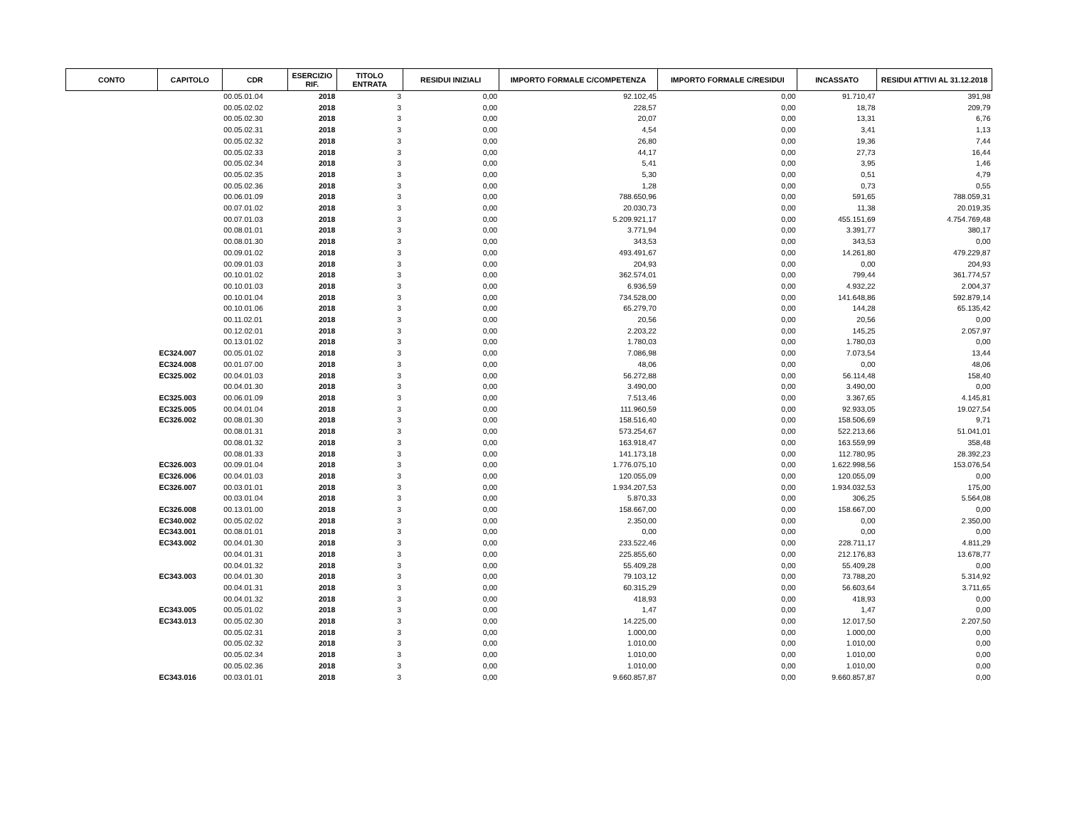| CONTO | CAPITOLO | CDR | ESERCIZIO RIF. | TITOLO ENTRATA | RESIDUI INIZIALI | IMPORTO FORMALE C/COMPETENZA | IMPORTO FORMALE C/RESIDUI | INCASSATO | RESIDUI ATTIVI AL 31.12.2018 |
| --- | --- | --- | --- | --- | --- | --- | --- | --- | --- |
| | | 00.05.01.04 | 2018 | 3 | 0,00 | 92.102,45 | 0,00 | 91.710,47 | 391,98 |
| | | 00.05.02.02 | 2018 | 3 | 0,00 | 228,57 | 0,00 | 18,78 | 209,79 |
| | | 00.05.02.30 | 2018 | 3 | 0,00 | 20,07 | 0,00 | 13,31 | 6,76 |
| | | 00.05.02.31 | 2018 | 3 | 0,00 | 4,54 | 0,00 | 3,41 | 1,13 |
| | | 00.05.02.32 | 2018 | 3 | 0,00 | 26,80 | 0,00 | 19,36 | 7,44 |
| | | 00.05.02.33 | 2018 | 3 | 0,00 | 44,17 | 0,00 | 27,73 | 16,44 |
| | | 00.05.02.34 | 2018 | 3 | 0,00 | 5,41 | 0,00 | 3,95 | 1,46 |
| | | 00.05.02.35 | 2018 | 3 | 0,00 | 5,30 | 0,00 | 0,51 | 4,79 |
| | | 00.05.02.36 | 2018 | 3 | 0,00 | 1,28 | 0,00 | 0,73 | 0,55 |
| | | 00.06.01.09 | 2018 | 3 | 0,00 | 788.650,96 | 0,00 | 591,65 | 788.059,31 |
| | | 00.07.01.02 | 2018 | 3 | 0,00 | 20.030,73 | 0,00 | 11,38 | 20.019,35 |
| | | 00.07.01.03 | 2018 | 3 | 0,00 | 5.209.921,17 | 0,00 | 455.151,69 | 4.754.769,48 |
| | | 00.08.01.01 | 2018 | 3 | 0,00 | 3.771,94 | 0,00 | 3.391,77 | 380,17 |
| | | 00.08.01.30 | 2018 | 3 | 0,00 | 343,53 | 0,00 | 343,53 | 0,00 |
| | | 00.09.01.02 | 2018 | 3 | 0,00 | 493.491,67 | 0,00 | 14.261,80 | 479.229,87 |
| | | 00.09.01.03 | 2018 | 3 | 0,00 | 204,93 | 0,00 | 0,00 | 204,93 |
| | | 00.10.01.02 | 2018 | 3 | 0,00 | 362.574,01 | 0,00 | 799,44 | 361.774,57 |
| | | 00.10.01.03 | 2018 | 3 | 0,00 | 6.936,59 | 0,00 | 4.932,22 | 2.004,37 |
| | | 00.10.01.04 | 2018 | 3 | 0,00 | 734.528,00 | 0,00 | 141.648,86 | 592.879,14 |
| | | 00.10.01.06 | 2018 | 3 | 0,00 | 65.279,70 | 0,00 | 144,28 | 65.135,42 |
| | | 00.11.02.01 | 2018 | 3 | 0,00 | 20,56 | 0,00 | 20,56 | 0,00 |
| | | 00.12.02.01 | 2018 | 3 | 0,00 | 2.203,22 | 0,00 | 145,25 | 2.057,97 |
| | | 00.13.01.02 | 2018 | 3 | 0,00 | 1.780,03 | 0,00 | 1.780,03 | 0,00 |
| | EC324.007 | 00.05.01.02 | 2018 | 3 | 0,00 | 7.086,98 | 0,00 | 7.073,54 | 13,44 |
| | EC324.008 | 00.01.07.00 | 2018 | 3 | 0,00 | 48,06 | 0,00 | 0,00 | 48,06 |
| | EC325.002 | 00.04.01.03 | 2018 | 3 | 0,00 | 56.272,88 | 0,00 | 56.114,48 | 158,40 |
| | | 00.04.01.30 | 2018 | 3 | 0,00 | 3.490,00 | 0,00 | 3.490,00 | 0,00 |
| | EC325.003 | 00.06.01.09 | 2018 | 3 | 0,00 | 7.513,46 | 0,00 | 3.367,65 | 4.145,81 |
| | EC325.005 | 00.04.01.04 | 2018 | 3 | 0,00 | 111.960,59 | 0,00 | 92.933,05 | 19.027,54 |
| | EC326.002 | 00.08.01.30 | 2018 | 3 | 0,00 | 158.516,40 | 0,00 | 158.506,69 | 9,71 |
| | | 00.08.01.31 | 2018 | 3 | 0,00 | 573.254,67 | 0,00 | 522.213,66 | 51.041,01 |
| | | 00.08.01.32 | 2018 | 3 | 0,00 | 163.918,47 | 0,00 | 163.559,99 | 358,48 |
| | | 00.08.01.33 | 2018 | 3 | 0,00 | 141.173,18 | 0,00 | 112.780,95 | 28.392,23 |
| | EC326.003 | 00.09.01.04 | 2018 | 3 | 0,00 | 1.776.075,10 | 0,00 | 1.622.998,56 | 153.076,54 |
| | EC326.006 | 00.04.01.03 | 2018 | 3 | 0,00 | 120.055,09 | 0,00 | 120.055,09 | 0,00 |
| | EC326.007 | 00.03.01.01 | 2018 | 3 | 0,00 | 1.934.207,53 | 0,00 | 1.934.032,53 | 175,00 |
| | | 00.03.01.04 | 2018 | 3 | 0,00 | 5.870,33 | 0,00 | 306,25 | 5.564,08 |
| | EC326.008 | 00.13.01.00 | 2018 | 3 | 0,00 | 158.667,00 | 0,00 | 158.667,00 | 0,00 |
| | EC340.002 | 00.05.02.02 | 2018 | 3 | 0,00 | 2.350,00 | 0,00 | 0,00 | 2.350,00 |
| | EC343.001 | 00.08.01.01 | 2018 | 3 | 0,00 | 0,00 | 0,00 | 0,00 | 0,00 |
| | EC343.002 | 00.04.01.30 | 2018 | 3 | 0,00 | 233.522,46 | 0,00 | 228.711,17 | 4.811,29 |
| | | 00.04.01.31 | 2018 | 3 | 0,00 | 225.855,60 | 0,00 | 212.176,83 | 13.678,77 |
| | | 00.04.01.32 | 2018 | 3 | 0,00 | 55.409,28 | 0,00 | 55.409,28 | 0,00 |
| | EC343.003 | 00.04.01.30 | 2018 | 3 | 0,00 | 79.103,12 | 0,00 | 73.788,20 | 5.314,92 |
| | | 00.04.01.31 | 2018 | 3 | 0,00 | 60.315,29 | 0,00 | 56.603,64 | 3.711,65 |
| | | 00.04.01.32 | 2018 | 3 | 0,00 | 418,93 | 0,00 | 418,93 | 0,00 |
| | EC343.005 | 00.05.01.02 | 2018 | 3 | 0,00 | 1,47 | 0,00 | 1,47 | 0,00 |
| | EC343.013 | 00.05.02.30 | 2018 | 3 | 0,00 | 14.225,00 | 0,00 | 12.017,50 | 2.207,50 |
| | | 00.05.02.31 | 2018 | 3 | 0,00 | 1.000,00 | 0,00 | 1.000,00 | 0,00 |
| | | 00.05.02.32 | 2018 | 3 | 0,00 | 1.010,00 | 0,00 | 1.010,00 | 0,00 |
| | | 00.05.02.34 | 2018 | 3 | 0,00 | 1.010,00 | 0,00 | 1.010,00 | 0,00 |
| | | 00.05.02.36 | 2018 | 3 | 0,00 | 1.010,00 | 0,00 | 1.010,00 | 0,00 |
| | EC343.016 | 00.03.01.01 | 2018 | 3 | 0,00 | 9.660.857,87 | 0,00 | 9.660.857,87 | 0,00 |